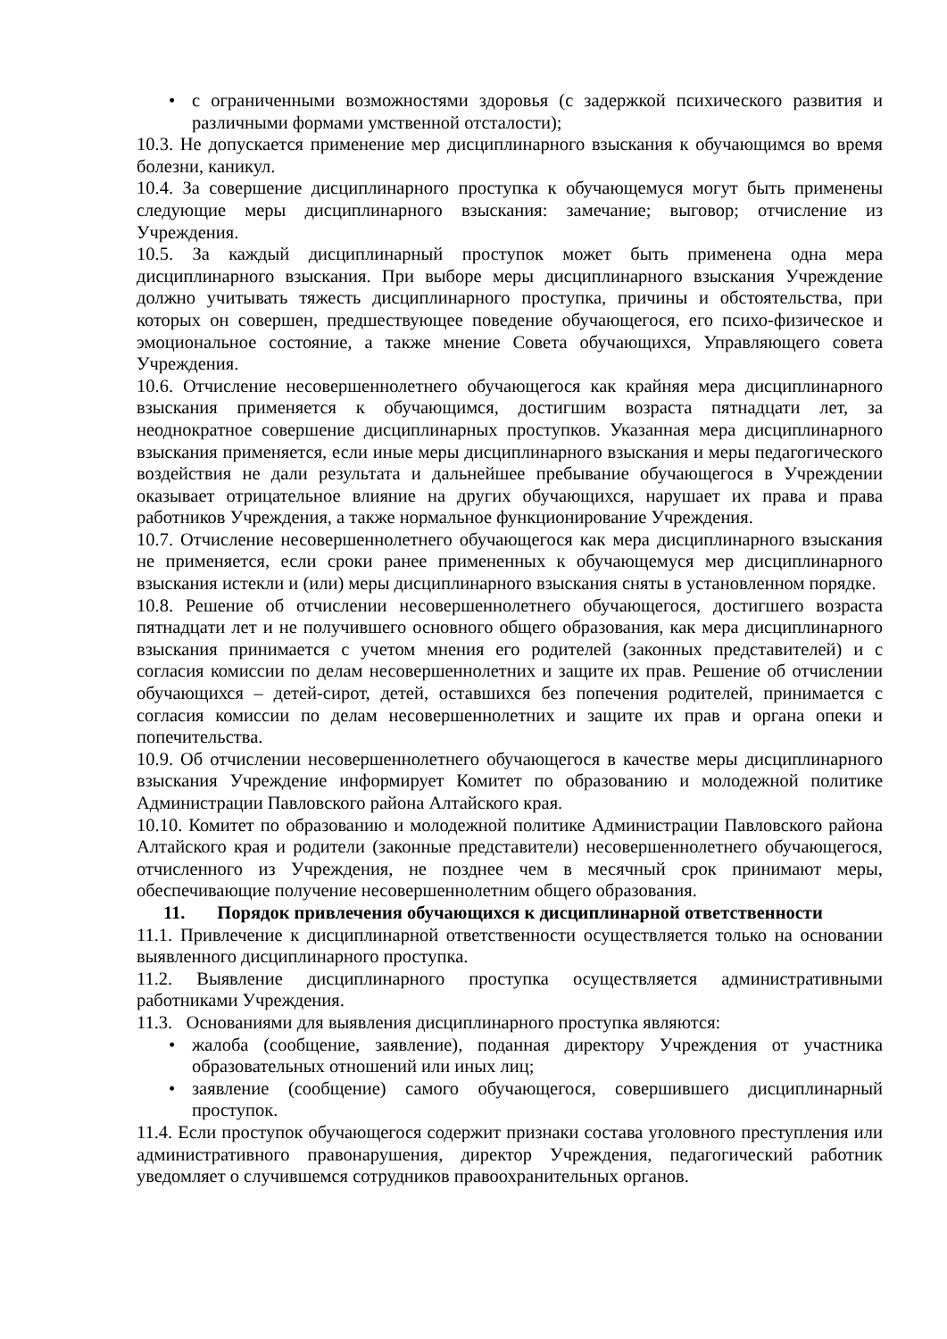• с ограниченными возможностями здоровья (с задержкой психического развития и различными формами умственной отсталости);
10.3. Не допускается применение мер дисциплинарного взыскания к обучающимся во время болезни, каникул.
10.4. За совершение дисциплинарного проступка к обучающемуся могут быть применены следующие меры дисциплинарного взыскания: замечание; выговор; отчисление из Учреждения.
10.5. За каждый дисциплинарный проступок может быть применена одна мера дисциплинарного взыскания. При выборе меры дисциплинарного взыскания Учреждение должно учитывать тяжесть дисциплинарного проступка, причины и обстоятельства, при которых он совершен, предшествующее поведение обучающегося, его психо-физическое и эмоциональное состояние, а также мнение Совета обучающихся, Управляющего совета Учреждения.
10.6. Отчисление несовершеннолетнего обучающегося как крайняя мера дисциплинарного взыскания применяется к обучающимся, достигшим возраста пятнадцати лет, за неоднократное совершение дисциплинарных проступков. Указанная мера дисциплинарного взыскания применяется, если иные меры дисциплинарного взыскания и меры педагогического воздействия не дали результата и дальнейшее пребывание обучающегося в Учреждении оказывает отрицательное влияние на других обучающихся, нарушает их права и права работников Учреждения, а также нормальное функционирование Учреждения.
10.7. Отчисление несовершеннолетнего обучающегося как мера дисциплинарного взыскания не применяется, если сроки ранее примененных к обучающемуся мер дисциплинарного взыскания истекли и (или) меры дисциплинарного взыскания сняты в установленном порядке.
10.8. Решение об отчислении несовершеннолетнего обучающегося, достигшего возраста пятнадцати лет и не получившего основного общего образования, как мера дисциплинарного взыскания принимается с учетом мнения его родителей (законных представителей) и с согласия комиссии по делам несовершеннолетних и защите их прав. Решение об отчислении обучающихся – детей-сирот, детей, оставшихся без попечения родителей, принимается с согласия комиссии по делам несовершеннолетних и защите их прав и органа опеки и попечительства.
10.9. Об отчислении несовершеннолетнего обучающегося в качестве меры дисциплинарного взыскания Учреждение информирует Комитет по образованию и молодежной политике Администрации Павловского района Алтайского края.
10.10. Комитет по образованию и молодежной политике Администрации Павловского района Алтайского края и родители (законные представители) несовершеннолетнего обучающегося, отчисленного из Учреждения, не позднее чем в месячный срок принимают меры, обеспечивающие получение несовершеннолетним общего образования.
11. Порядок привлечения обучающихся к дисциплинарной ответственности
11.1. Привлечение к дисциплинарной ответственности осуществляется только на основании выявленного дисциплинарного проступка.
11.2. Выявление дисциплинарного проступка осуществляется административными работниками Учреждения.
11.3. Основаниями для выявления дисциплинарного проступка являются:
• жалоба (сообщение, заявление), поданная директору Учреждения от участника образовательных отношений или иных лиц;
• заявление (сообщение) самого обучающегося, совершившего дисциплинарный проступок.
11.4. Если проступок обучающегося содержит признаки состава уголовного преступления или административного правонарушения, директор Учреждения, педагогический работник уведомляет о случившемся сотрудников правоохранительных органов.